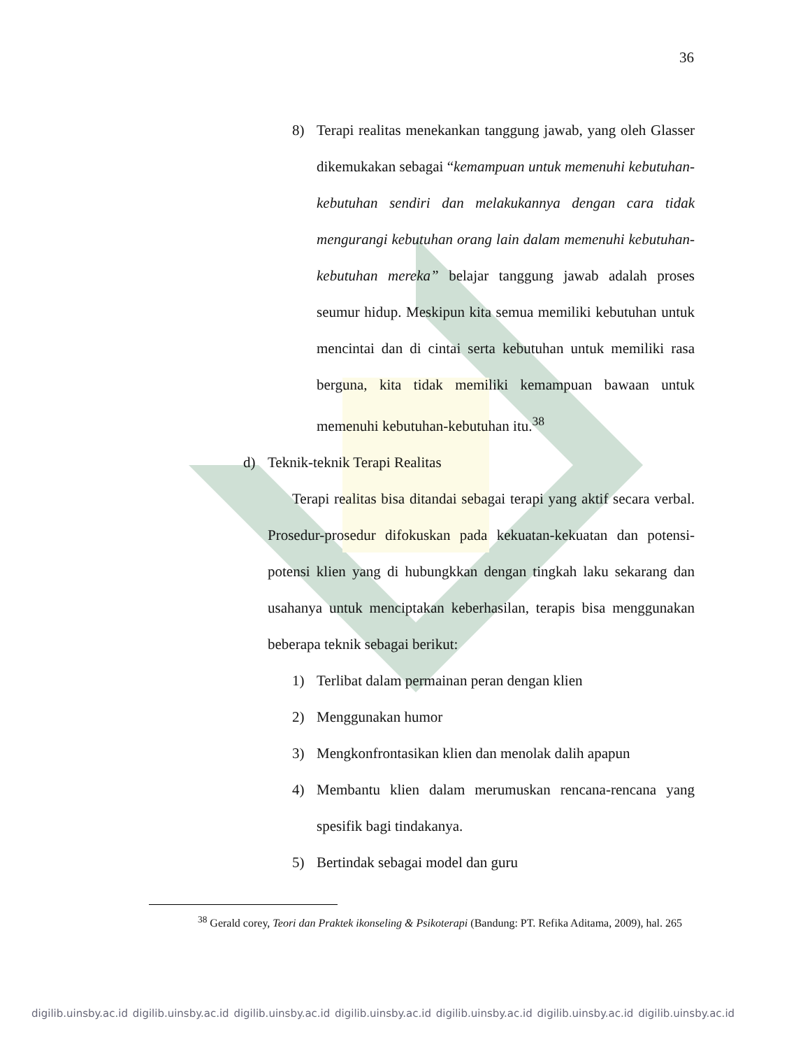36
8) Terapi realitas menekankan tanggung jawab, yang oleh Glasser dikemukakan sebagai “kemampuan untuk memenuhi kebutuhan-kebutuhan sendiri dan melakukannya dengan cara tidak mengurangi kebutuhan orang lain dalam memenuhi kebutuhan-kebutuhan mereka” belajar tanggung jawab adalah proses seumur hidup. Meskipun kita semua memiliki kebutuhan untuk mencintai dan di cintai serta kebutuhan untuk memiliki rasa berguna, kita tidak memiliki kemampuan bawaan untuk memenuhi kebutuhan-kebutuhan itu.<sup>38</sup>
d) Teknik-teknik Terapi Realitas
Terapi realitas bisa ditandai sebagai terapi yang aktif secara verbal. Prosedur-prosedur difokuskan pada kekuatan-kekuatan dan potensi-potensi klien yang di hubungkkan dengan tingkah laku sekarang dan usahanya untuk menciptakan keberhasilan, terapis bisa menggunakan beberapa teknik sebagai berikut:
1) Terlibat dalam permainan peran dengan klien
2) Menggunakan humor
3) Mengkonfrontasikan klien dan menolak dalih apapun
4) Membantu klien dalam merumuskan rencana-rencana yang spesifik bagi tindakanya.
5) Bertindak sebagai model dan guru
<sup>38</sup> Gerald corey, Teori dan Praktek ikonseling & Psikoterapi (Bandung: PT. Refika Aditama, 2009), hal. 265
digilib.uinsby.ac.id digilib.uinsby.ac.id digilib.uinsby.ac.id digilib.uinsby.ac.id digilib.uinsby.ac.id digilib.uinsby.ac.id digilib.uinsby.ac.id